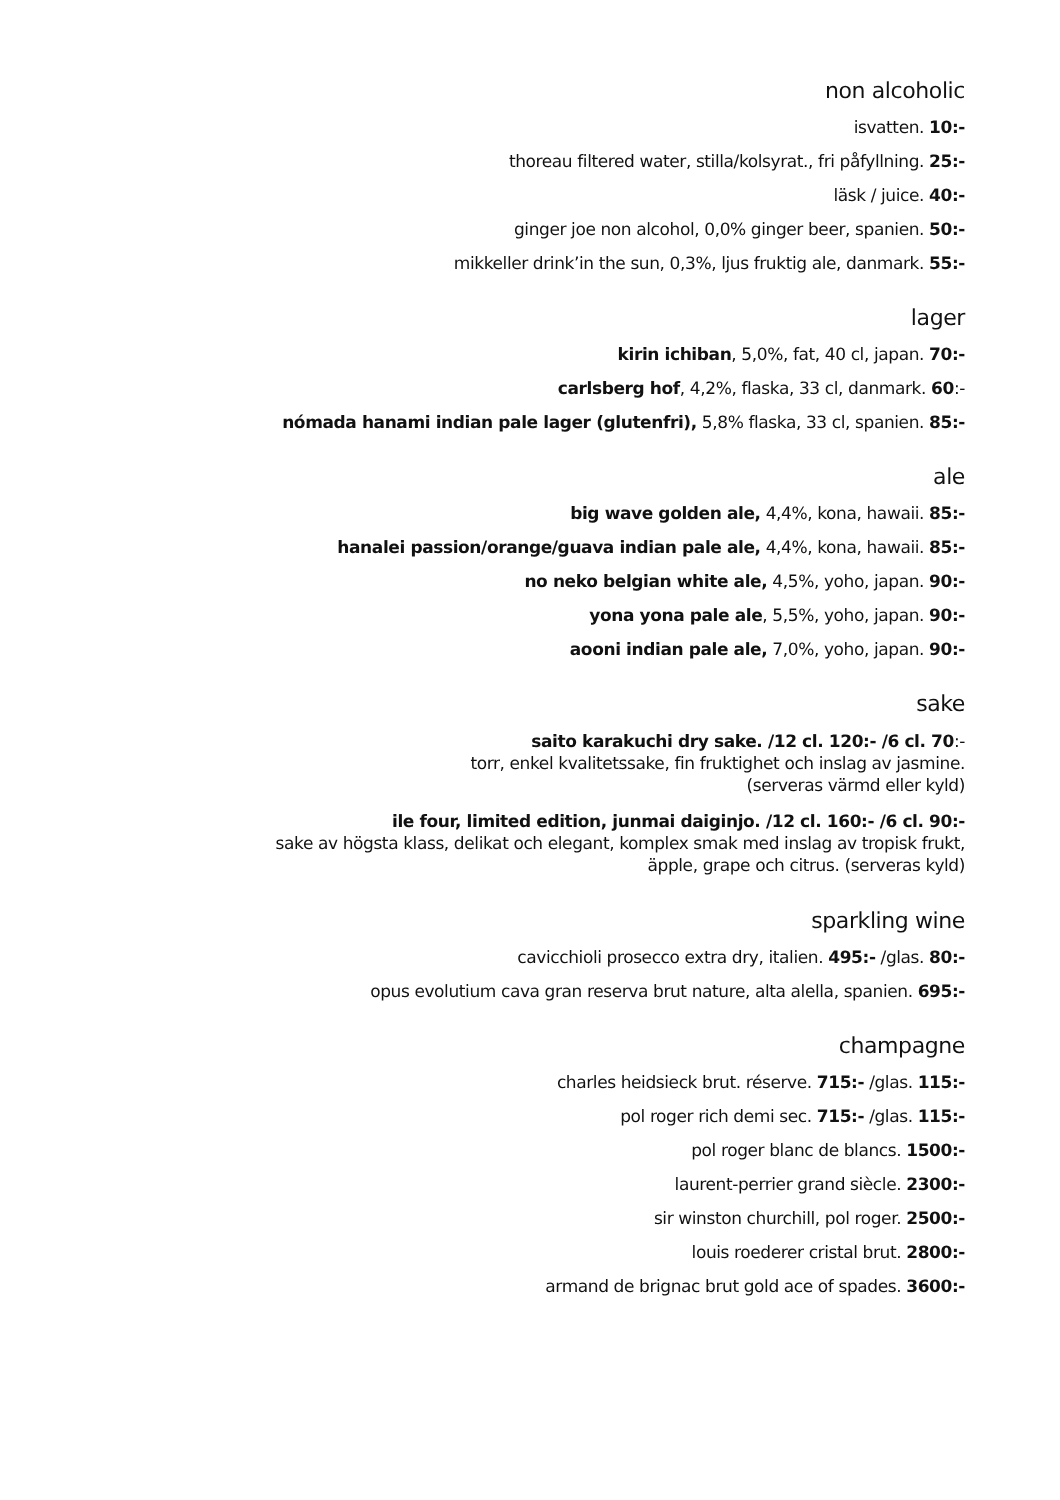non alcoholic
isvatten. 10:-
thoreau filtered water, stilla/kolsyrat., fri påfyllning. 25:-
läsk / juice. 40:-
ginger joe non alcohol, 0,0% ginger beer, spanien. 50:-
mikkeller drink’in the sun, 0,3%, ljus fruktig ale, danmark. 55:-
lager
kirin ichiban, 5,0%, fat, 40 cl, japan. 70:-
carlsberg hof, 4,2%, flaska, 33 cl, danmark. 60:-
nómada hanami indian pale lager (glutenfri), 5,8% flaska, 33 cl, spanien. 85:-
ale
big wave golden ale, 4,4%, kona, hawaii. 85:-
hanalei passion/orange/guava indian pale ale, 4,4%, kona, hawaii. 85:-
no neko belgian white ale, 4,5%, yoho, japan. 90:-
yona yona pale ale, 5,5%, yoho, japan. 90:-
aooni indian pale ale, 7,0%, yoho, japan. 90:-
sake
saito karakuchi dry sake. /12 cl. 120:- /6 cl. 70:-
torr, enkel kvalitetssake, fin fruktighet och inslag av jasmine.
(serveras värmd eller kyld)
ile four, limited edition, junmai daiginjo. /12 cl. 160:- /6 cl. 90:-
sake av högsta klass, delikat och elegant, komplex smak med inslag av tropisk frukt,
äpple, grape och citrus. (serveras kyld)
sparkling wine
cavicchioli prosecco extra dry, italien. 495:- /glas. 80:-
opus evolutium cava gran reserva brut nature, alta alella, spanien. 695:-
champagne
charles heidsieck brut. réserve. 715:- /glas. 115:-
pol roger rich demi sec. 715:- /glas. 115:-
pol roger blanc de blancs. 1500:-
laurent-perrier grand siècle. 2300:-
sir winston churchill, pol roger. 2500:-
louis roederer cristal brut. 2800:-
armand de brignac brut gold ace of spades. 3600:-